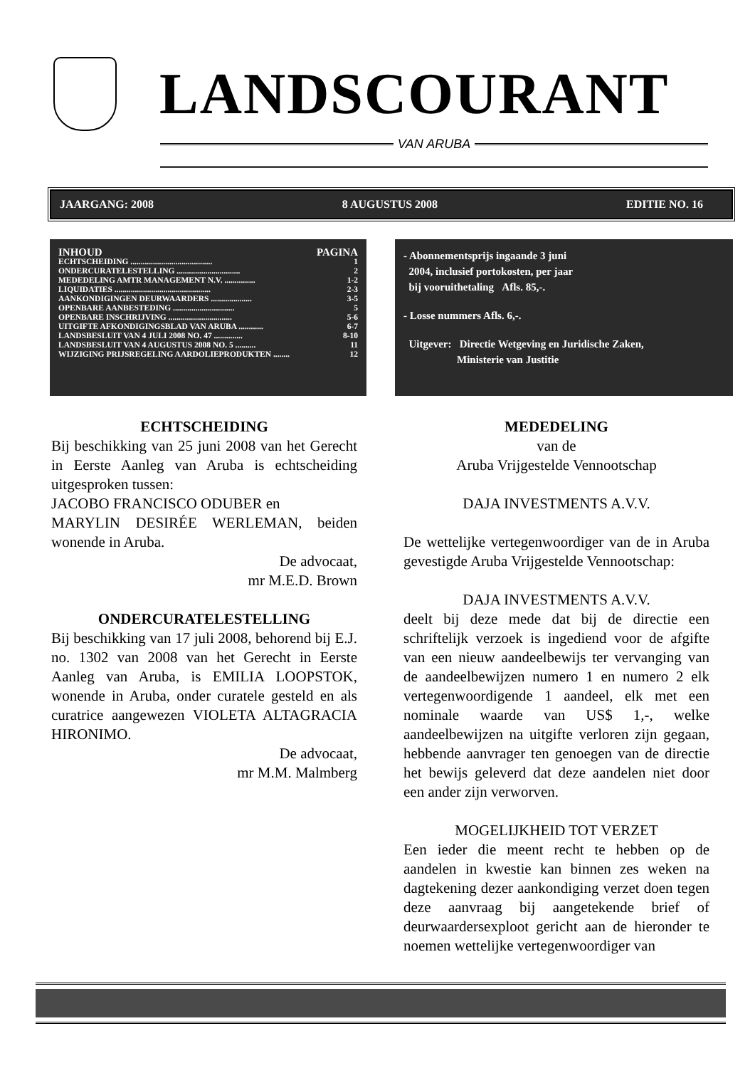LANDSCOURANT
VAN ARUBA
JAARGANG: 2008 8 AUGUSTUS 2008 EDITIE NO. 16
INHOUD PAGINA
ECHTSCHEIDING ........................................ 1
ONDERCURATELESTELLING ............................... 2
MEDEDELING AMTR MANAGEMENT N.V. ............... 1-2
LIQUIDATIES ............................................... 2-3
AANKONDIGINGEN DEURWAARDERS .................... 3-5
OPENBARE AANBESTEDING .............................. 5
OPENBARE INSCHRIJVING ............................... 5-6
UITGIFTE AFKONDIGINGSBLAD VAN ARUBA ............ 6-7
LANDSBESLUIT VAN 4 JULI 2008 NO. 47 .............. 8-10
LANDSBESLUIT VAN 4 AUGUSTUS 2008 NO. 5 .......... 11
WIJZIGING PRIJSREGELING AARDOLIEPRODUKTEN ........ 12
- Abonnementsprijs ingaande 3 juni
2004, inclusief portokosten, per jaar
bij vooruithetaling Afls. 85,-.
- Losse nummers Afls. 6,-.
Uitgever: Directie Wetgeving en Juridische Zaken,
Ministerie van Justitie
ECHTSCHEIDING
Bij beschikking van 25 juni 2008 van het Gerecht in Eerste Aanleg van Aruba is echtscheiding uitgesproken tussen:
JACOBO FRANCISCO ODUBER en
MARYLIN DESIRÉE WERLEMAN, beiden wonende in Aruba.
De advocaat,
mr M.E.D. Brown
ONDERCURATELESTELLING
Bij beschikking van 17 juli 2008, behorend bij E.J. no. 1302 van 2008 van het Gerecht in Eerste Aanleg van Aruba, is EMILIA LOOPSTOK, wonende in Aruba, onder curatele gesteld en als curatrice aangewezen VIOLETA ALTAGRACIA HIRONIMO.
De advocaat,
mr M.M. Malmberg
MEDEDELING
van de
Aruba Vrijgestelde Vennootschap
DAJA INVESTMENTS A.V.V.
De wettelijke vertegenwoordiger van de in Aruba gevestigde Aruba Vrijgestelde Vennootschap:
DAJA INVESTMENTS A.V.V.
deelt bij deze mede dat bij de directie een schriftelijk verzoek is ingediend voor de afgifte van een nieuw aandeelbewijs ter vervanging van de aandeelbewijzen numero 1 en numero 2 elk vertegenwoordigende 1 aandeel, elk met een nominale waarde van US$ 1,-, welke aandeelbewijzen na uitgifte verloren zijn gegaan, hebbende aanvrager ten genoegen van de directie het bewijs geleverd dat deze aandelen niet door een ander zijn verworven.
MOGELIJKHEID TOT VERZET
Een ieder die meent recht te hebben op de aandelen in kwestie kan binnen zes weken na dagtekening dezer aankondiging verzet doen tegen deze aanvraag bij aangetekende brief of deurwaardersexploot gericht aan de hieronder te noemen wettelijke vertegenwoordiger van